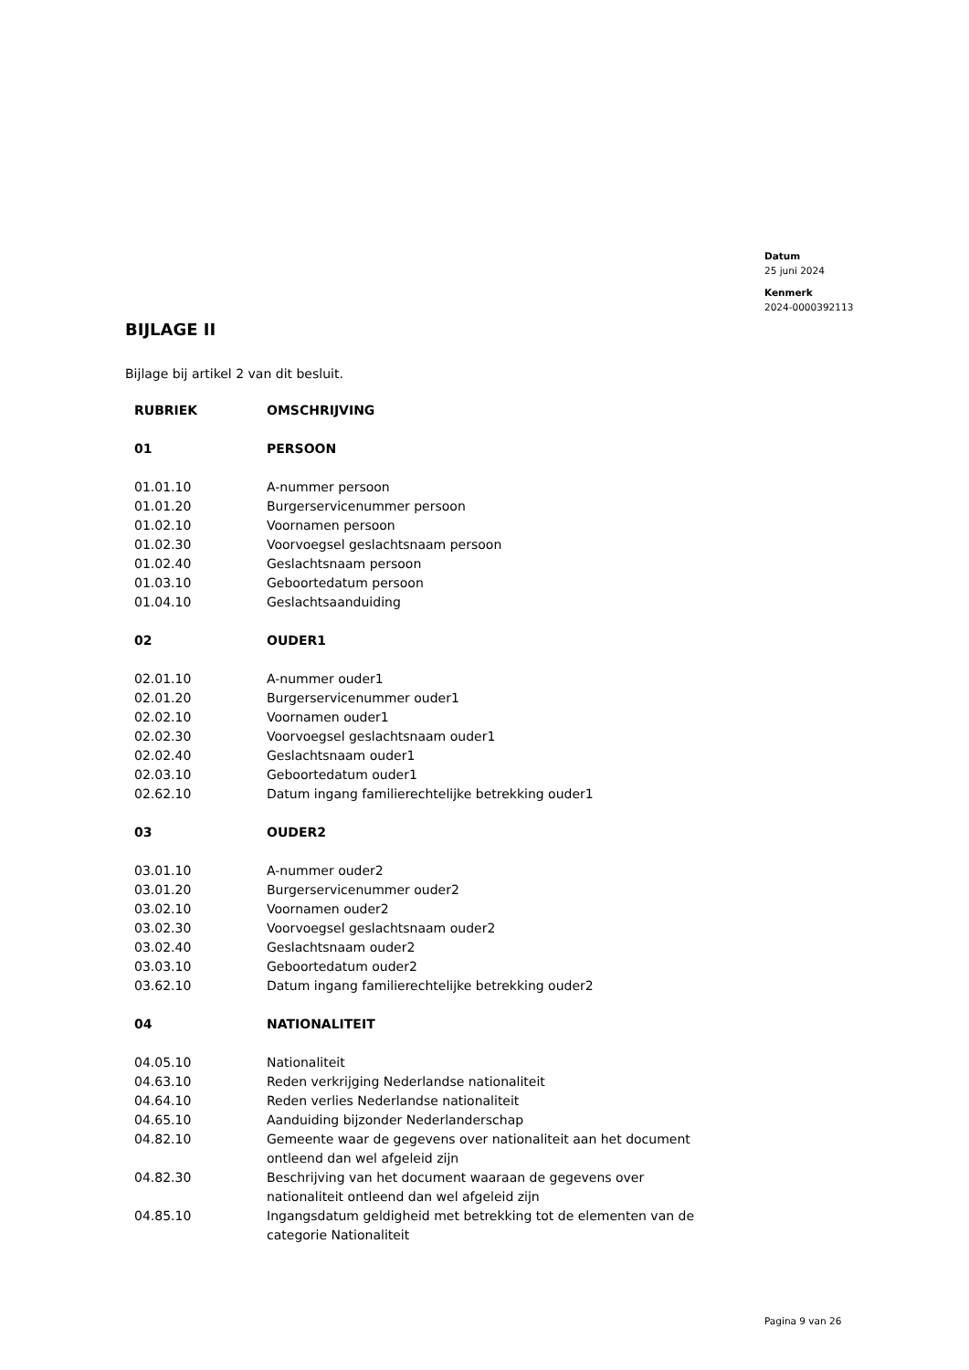Datum
25 juni 2024
Kenmerk
2024-0000392113
BIJLAGE II
Bijlage bij artikel 2 van dit besluit.
| RUBRIEK | OMSCHRIJVING |
| --- | --- |
| 01 | PERSOON |
| 01.01.10 | A-nummer persoon |
| 01.01.20 | Burgerservicenummer persoon |
| 01.02.10 | Voornamen persoon |
| 01.02.30 | Voorvoegsel geslachtsnaam persoon |
| 01.02.40 | Geslachtsnaam persoon |
| 01.03.10 | Geboortedatum persoon |
| 01.04.10 | Geslachtsaanduiding |
| 02 | OUDER1 |
| 02.01.10 | A-nummer ouder1 |
| 02.01.20 | Burgerservicenummer ouder1 |
| 02.02.10 | Voornamen ouder1 |
| 02.02.30 | Voorvoegsel geslachtsnaam ouder1 |
| 02.02.40 | Geslachtsnaam ouder1 |
| 02.03.10 | Geboortedatum ouder1 |
| 02.62.10 | Datum ingang familierechtelijke betrekking ouder1 |
| 03 | OUDER2 |
| 03.01.10 | A-nummer ouder2 |
| 03.01.20 | Burgerservicenummer ouder2 |
| 03.02.10 | Voornamen ouder2 |
| 03.02.30 | Voorvoegsel geslachtsnaam ouder2 |
| 03.02.40 | Geslachtsnaam ouder2 |
| 03.03.10 | Geboortedatum ouder2 |
| 03.62.10 | Datum ingang familierechtelijke betrekking ouder2 |
| 04 | NATIONALITEIT |
| 04.05.10 | Nationaliteit |
| 04.63.10 | Reden verkrijging Nederlandse nationaliteit |
| 04.64.10 | Reden verlies Nederlandse nationaliteit |
| 04.65.10 | Aanduiding bijzonder Nederlanderschap |
| 04.82.10 | Gemeente waar de gegevens over nationaliteit aan het document ontleend dan wel afgeleid zijn |
| 04.82.30 | Beschrijving van het document waaraan de gegevens over nationaliteit ontleend dan wel afgeleid zijn |
| 04.85.10 | Ingangsdatum geldigheid met betrekking tot de elementen van de categorie Nationaliteit |
Pagina 9 van 26